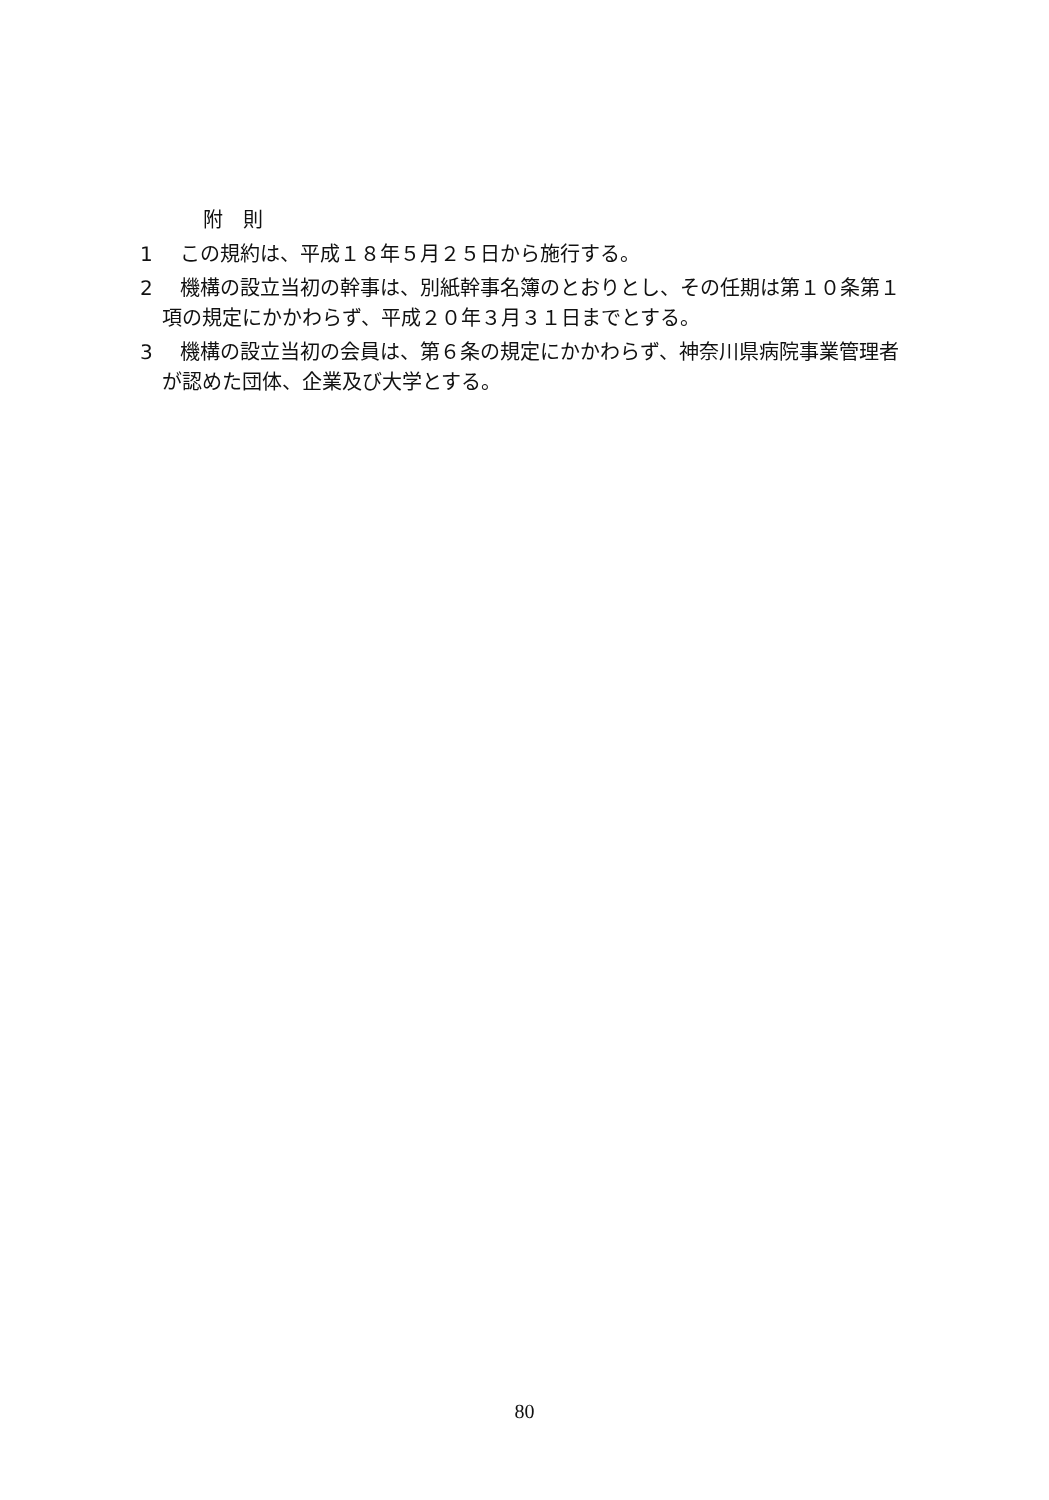附　則
1 この規約は、平成１８年５月２５日から施行する。
2 機構の設立当初の幹事は、別紙幹事名簿のとおりとし、その任期は第１０条第１項の規定にかかわらず、平成２０年３月３１日までとする。
3 機構の設立当初の会員は、第６条の規定にかかわらず、神奈川県病院事業管理者が認めた団体、企業及び大学とする。
80